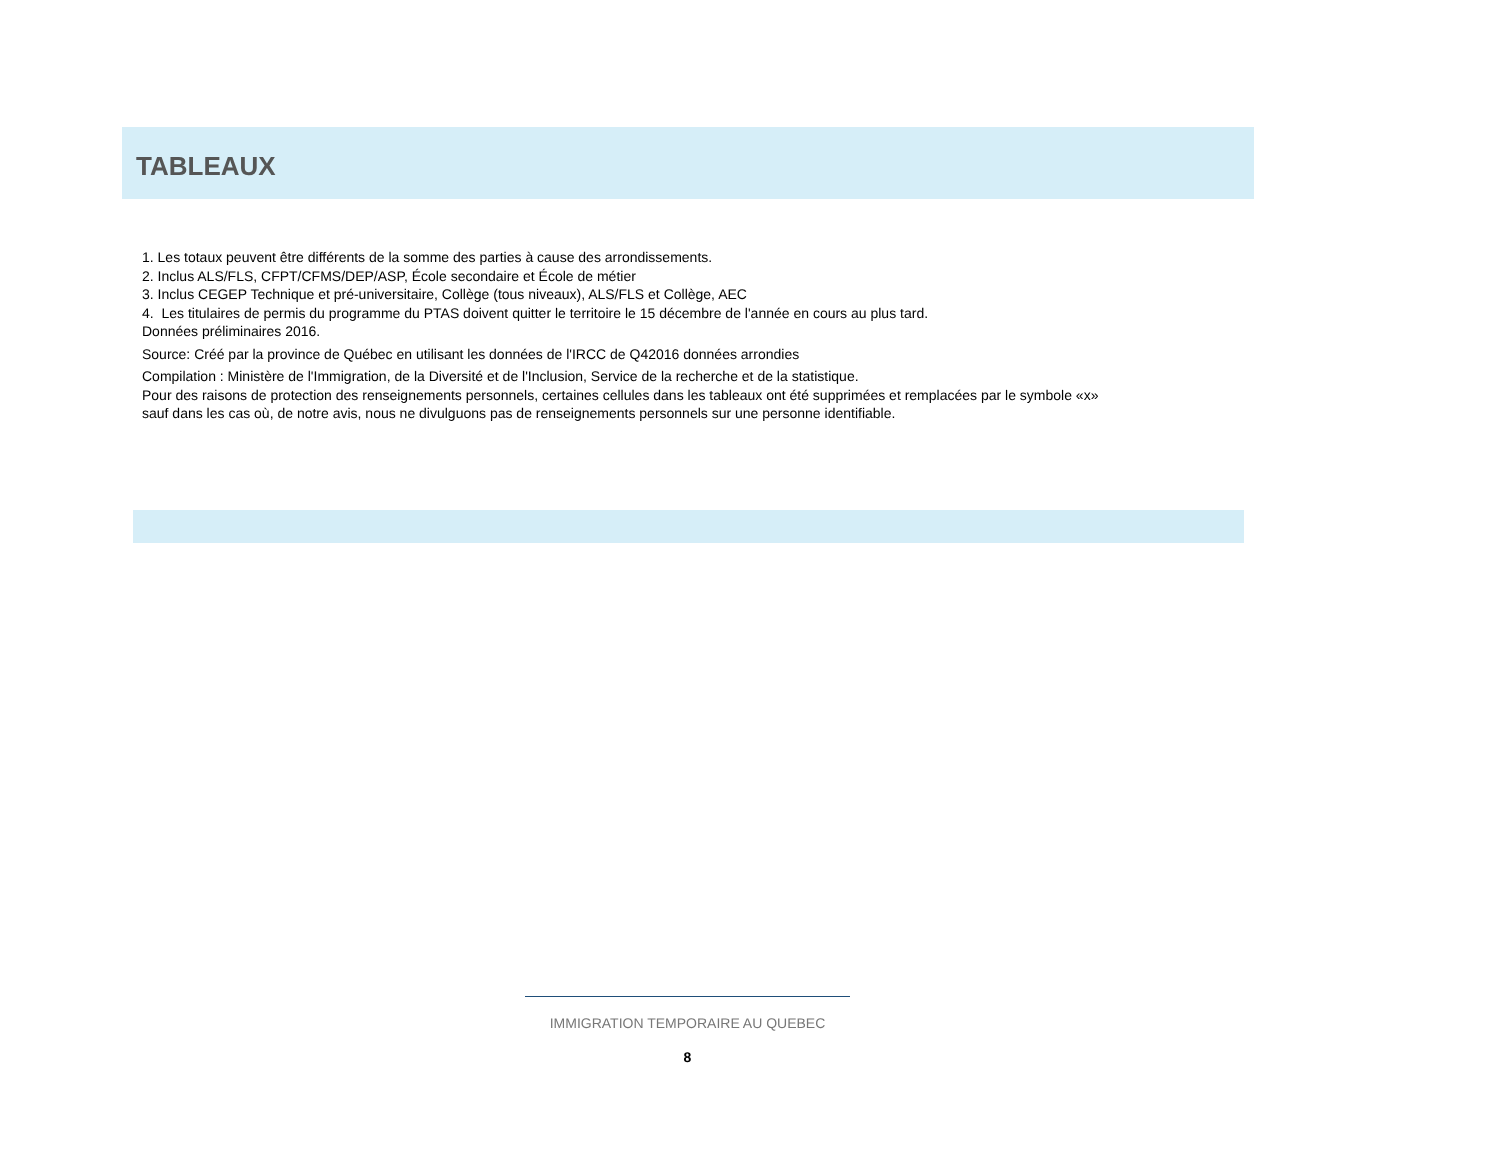TABLEAUX
1. Les totaux peuvent être différents de la somme des parties à cause des arrondissements.
2. Inclus ALS/FLS, CFPT/CFMS/DEP/ASP, École secondaire et École de métier
3. Inclus CEGEP Technique et pré-universitaire, Collège (tous niveaux), ALS/FLS et Collège, AEC
4. Les titulaires de permis du programme du PTAS doivent quitter le territoire le 15 décembre de l'année en cours au plus tard.
Données préliminaires 2016.
Source: Créé par la province de Québec en utilisant les données de l'IRCC de Q42016 données arrondies
Compilation : Ministère de l'Immigration, de la Diversité et de l'Inclusion, Service de la recherche et de la statistique.
Pour des raisons de protection des renseignements personnels, certaines cellules dans les tableaux ont été supprimées et remplacées par le symbole «x»
sauf dans les cas où, de notre avis, nous ne divulguons pas de renseignements personnels sur une personne identifiable.
IMMIGRATION TEMPORAIRE AU QUEBEC
8